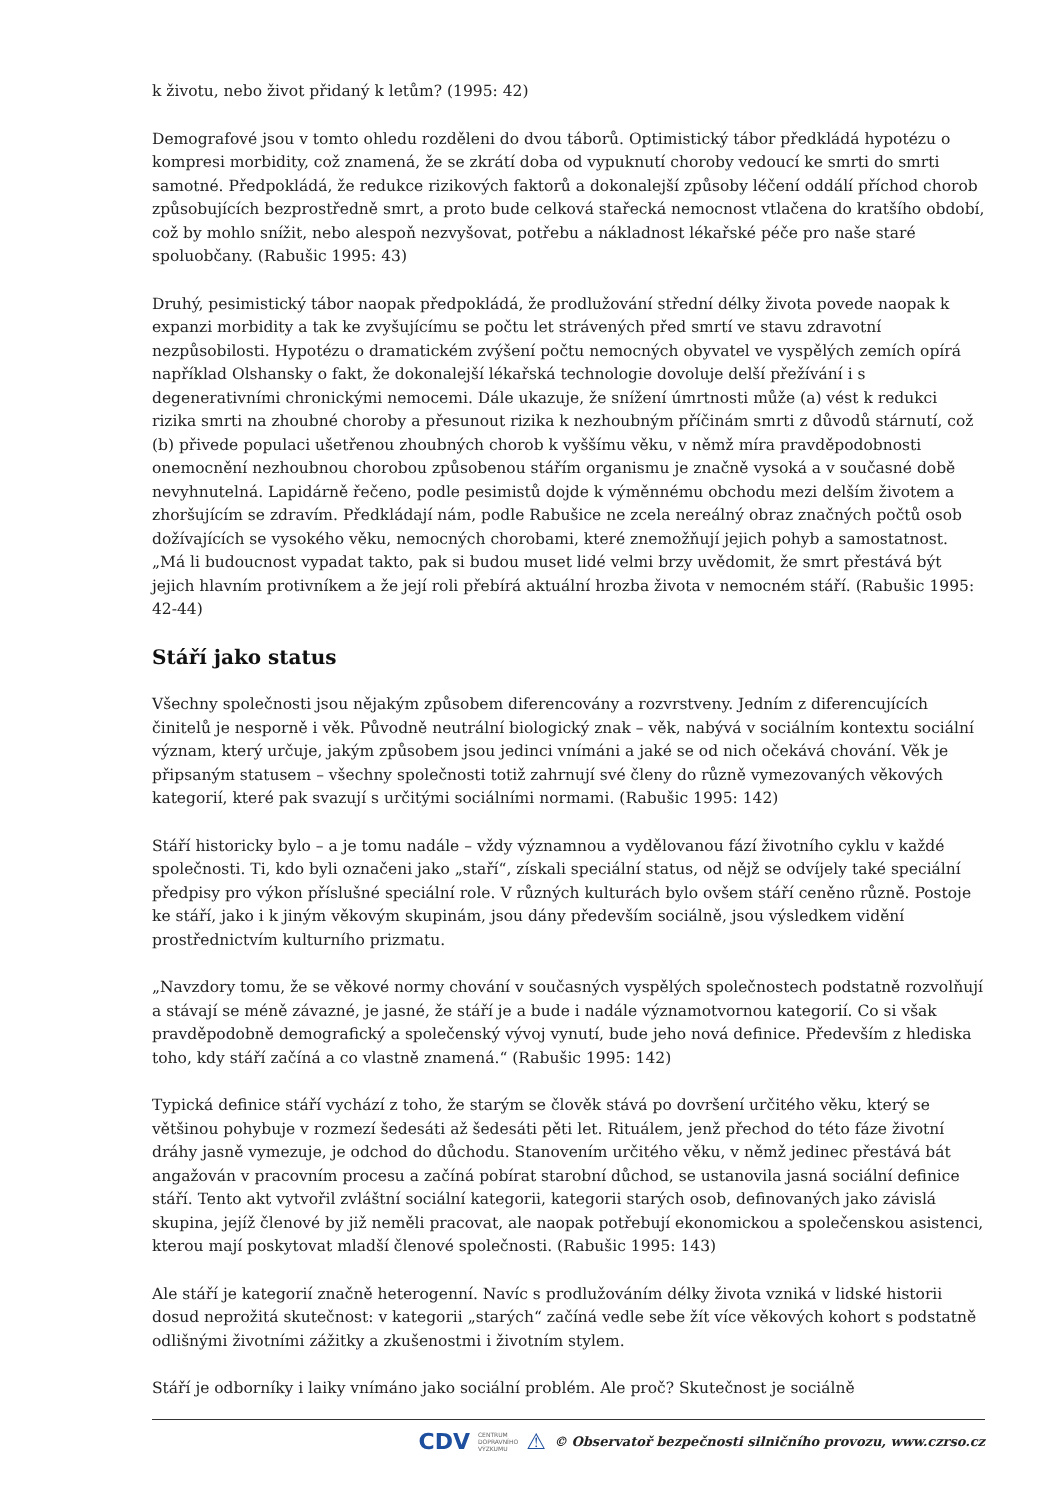k životu, nebo život přidaný k letům? (1995: 42)
Demografové jsou v tomto ohledu rozděleni do dvou táborů. Optimistický tábor předkládá hypotézu o kompresi morbidity, což znamená, že se zkrátí doba od vypuknutí choroby vedoucí ke smrti do smrti samotné. Předpokládá, že redukce rizikových faktorů a dokonalejší způsoby léčení oddálí příchod chorob způsobujících bezprostředně smrt, a proto bude celková stařecká nemocnost vtlačena do kratšího období, což by mohlo snížit, nebo alespoň nezvyšovat, potřebu a nákladnost lékařské péče pro naše staré spoluobčany. (Rabušic 1995: 43)
Druhý, pesimistický tábor naopak předpokládá, že prodlužování střední délky života povede naopak k expanzi morbidity a tak ke zvyšujícímu se počtu let strávených před smrtí ve stavu zdravotní nezpůsobilosti. Hypotézu o dramatickém zvýšení počtu nemocných obyvatel ve vyspělých zemích opírá například Olshansky o fakt, že dokonalejší lékařská technologie dovoluje delší přežívání i s degenerativními chronickými nemocemi. Dále ukazuje, že snížení úmrtnosti může (a) vést k redukci rizika smrti na zhoubné choroby a přesunout rizika k nezhoubným příčinám smrti z důvodů stárnutí, což (b) přivede populaci ušetřenou zhoubných chorob k vyššímu věku, v němž míra pravděpodobnosti onemocnění nezhoubnou chorobou způsobenou stářím organismu je značně vysoká a v současné době nevyhnutelná. Lapidárně řečeno, podle pesimistů dojde k výměnnému obchodu mezi delším životem a zhoršujícím se zdravím. Předkládají nám, podle Rabušice ne zcela nereálný obraz značných počtů osob dožívajících se vysokého věku, nemocných chorobami, které znemožňují jejich pohyb a samostatnost. „Má li budoucnost vypadat takto, pak si budou muset lidé velmi brzy uvědomit, že smrt přestává být jejich hlavním protivníkem a že její roli přebírá aktuální hrozba života v nemocném stáří. (Rabušic 1995: 42-44)
Stáří jako status
Všechny společnosti jsou nějakým způsobem diferencovány a rozvrstveny. Jedním z diferencujících činitelů je nesporně i věk. Původně neutrální biologický znak – věk, nabývá v sociálním kontextu sociální význam, který určuje, jakým způsobem jsou jedinci vnímáni a jaké se od nich očekává chování. Věk je připsaným statusem – všechny společnosti totiž zahrnují své členy do různě vymezovaných věkových kategorií, které pak svazují s určitými sociálními normami. (Rabušic 1995: 142)
Stáří historicky bylo – a je tomu nadále – vždy významnou a vydělovanou fází životního cyklu v každé společnosti. Ti, kdo byli označeni jako „staří“, získali speciální status, od nějž se odvíjely také speciální předpisy pro výkon příslušné speciální role. V různých kulturách bylo ovšem stáří ceněno různě. Postoje ke stáří, jako i k jiným věkovým skupinám, jsou dány především sociálně, jsou výsledkem vidění prostřednictvím kulturního prizmatu.
„Navzdory tomu, že se věkové normy chování v současných vyspělých společnostech podstatně rozvolňují a stávají se méně závazné, je jasné, že stáří je a bude i nadále významotvornou kategorií. Co si však pravděpodobně demografický a společenský vývoj vynutí, bude jeho nová definice. Především z hlediska toho, kdy stáří začíná a co vlastně znamená.“ (Rabušic 1995: 142)
Typická definice stáří vychází z toho, že starým se člověk stává po dovršení určitého věku, který se většinou pohybuje v rozmezí šedesáti až šedesáti pěti let. Rituálem, jenž přechod do této fáze životní dráhy jasně vymezuje, je odchod do důchodu. Stanovením určitého věku, v němž jedinec přestává bát angažován v pracovním procesu a začíná pobírat starobní důchod, se ustanovila jasná sociální definice stáří. Tento akt vytvořil zvláštní sociální kategorii, kategorii starých osob, definovaných jako závislá skupina, jejíž členové by již neměli pracovat, ale naopak potřebují ekonomickou a společenskou asistenci, kterou mají poskytovat mladší členové společnosti. (Rabušic 1995: 143)
Ale stáří je kategorií značně heterogenní. Navíc s prodlužováním délky života vzniká v lidské historii dosud neprožitá skutečnost: v kategorii „starých“ začíná vedle sebe žít více věkových kohort s podstatně odlišnými životními zážitky a zkušenostmi i životním stylem.
Stáří je odborníky i laiky vnímáno jako sociální problém. Ale proč? Skutečnost je sociálně
CDV CENTRUM
DOPRAVNÍHO
VÝZKUMU ⚠ © Observatoř bezpečnosti silničního provozu, www.czrso.cz